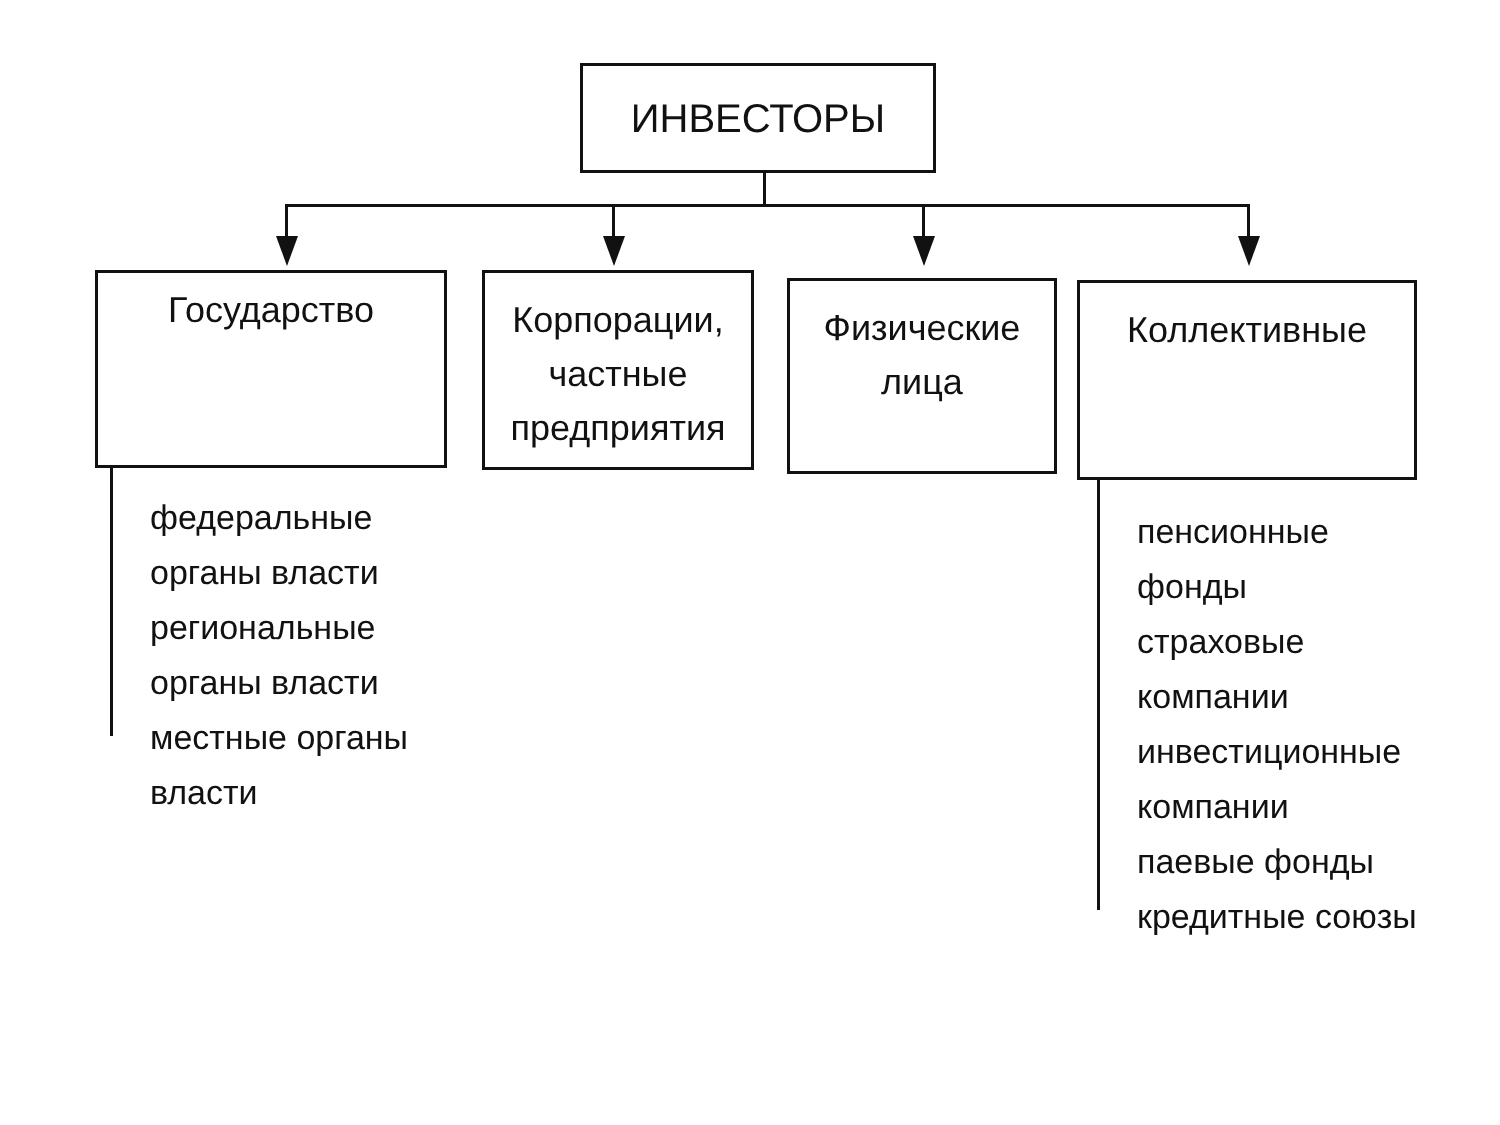ИНВЕСТОРЫ
Государство
Корпорации,
частные
предприятия
Физические
лица
Коллективные
федеральные
органы власти
региональные
органы власти
местные органы
власти
пенсионные
фонды
страховые
компании
инвестиционные
компании
паевые фонды
кредитные союзы